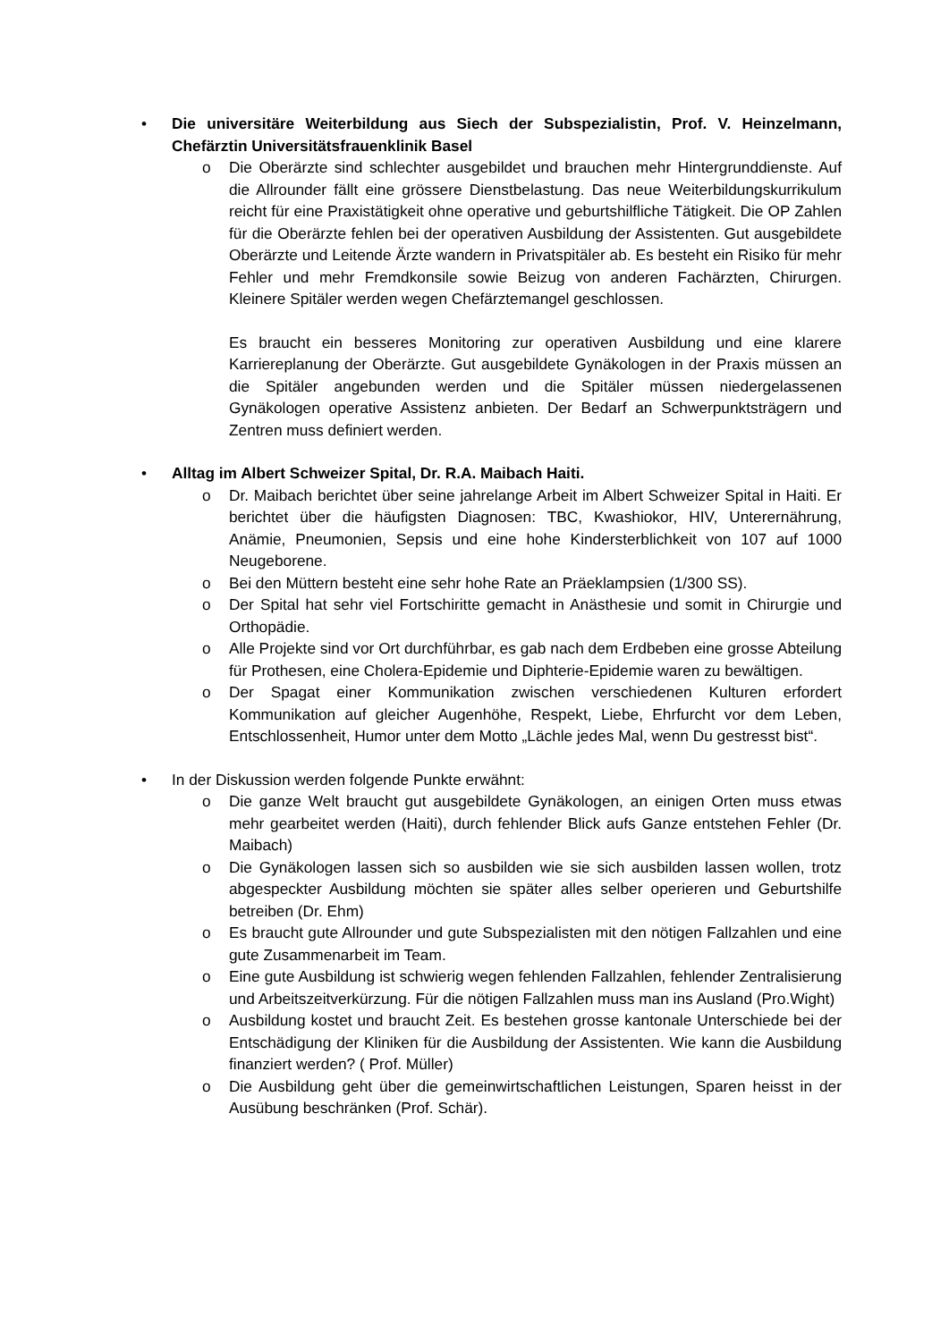• Die universitäre Weiterbildung aus Siech der Subspezialistin, Prof. V. Heinzelmann, Chefärztin Universitätsfrauenklinik Basel
o Die Oberärzte sind schlechter ausgebildet und brauchen mehr Hintergrunddienste. Auf die Allrounder fällt eine grössere Dienstbelastung. Das neue Weiterbildungskurrikulum reicht für eine Praxistätigkeit ohne operative und geburtshilfliche Tätigkeit. Die OP Zahlen für die Oberärzte fehlen bei der operativen Ausbildung der Assistenten. Gut ausgebildete Oberärzte und Leitende Ärzte wandern in Privatspitäler ab. Es besteht ein Risiko für mehr Fehler und mehr Fremdkonsile sowie Beizug von anderen Fachärzten, Chirurgen. Kleinere Spitäler werden wegen Chefärztemangel geschlossen.
Es braucht ein besseres Monitoring zur operativen Ausbildung und eine klarere Karriereplanung der Oberärzte. Gut ausgebildete Gynäkologen in der Praxis müssen an die Spitäler angebunden werden und die Spitäler müssen niedergelassenen Gynäkologen operative Assistenz anbieten. Der Bedarf an Schwerpunktsträgern und Zentren muss definiert werden.
• Alltag im Albert Schweizer Spital, Dr. R.A. Maibach Haiti.
o Dr. Maibach berichtet über seine jahrelange Arbeit im Albert Schweizer Spital in Haiti. Er berichtet über die häufigsten Diagnosen: TBC, Kwashiokor, HIV, Unterernährung, Anämie, Pneumonien, Sepsis und eine hohe Kindersterblichkeit von 107 auf 1000 Neugeborene.
o Bei den Müttern besteht eine sehr hohe Rate an Präeklampsien (1/300 SS).
o Der Spital hat sehr viel Fortschiritte gemacht in Anästhesie und somit in Chirurgie und Orthopädie.
o Alle Projekte sind vor Ort durchführbar, es gab nach dem Erdbeben eine grosse Abteilung für Prothesen, eine Cholera-Epidemie und Diphterie-Epidemie waren zu bewältigen.
o Der Spagat einer Kommunikation zwischen verschiedenen Kulturen erfordert Kommunikation auf gleicher Augenhöhe, Respekt, Liebe, Ehrfurcht vor dem Leben, Entschlossenheit, Humor unter dem Motto „Lächle jedes Mal, wenn Du gestresst bist“.
• In der Diskussion werden folgende Punkte erwähnt:
o Die ganze Welt braucht gut ausgebildete Gynäkologen, an einigen Orten muss etwas mehr gearbeitet werden (Haiti), durch fehlender Blick aufs Ganze entstehen Fehler (Dr. Maibach)
o Die Gynäkologen lassen sich so ausbilden wie sie sich ausbilden lassen wollen, trotz abgespeckter Ausbildung möchten sie später alles selber operieren und Geburtshilfe betreiben (Dr. Ehm)
o Es braucht gute Allrounder und gute Subspezialisten mit den nötigen Fallzahlen und eine gute Zusammenarbeit im Team.
o Eine gute Ausbildung ist schwierig wegen fehlenden Fallzahlen, fehlender Zentralisierung und Arbeitszeitverkürzung. Für die nötigen Fallzahlen muss man ins Ausland (Pro.Wight)
o Ausbildung kostet und braucht Zeit. Es bestehen grosse kantonale Unterschiede bei der Entschädigung der Kliniken für die Ausbildung der Assistenten. Wie kann die Ausbildung finanziert werden? ( Prof. Müller)
o Die Ausbildung geht über die gemeinwirtschaftlichen Leistungen, Sparen heisst in der Ausübung beschränken (Prof. Schär).